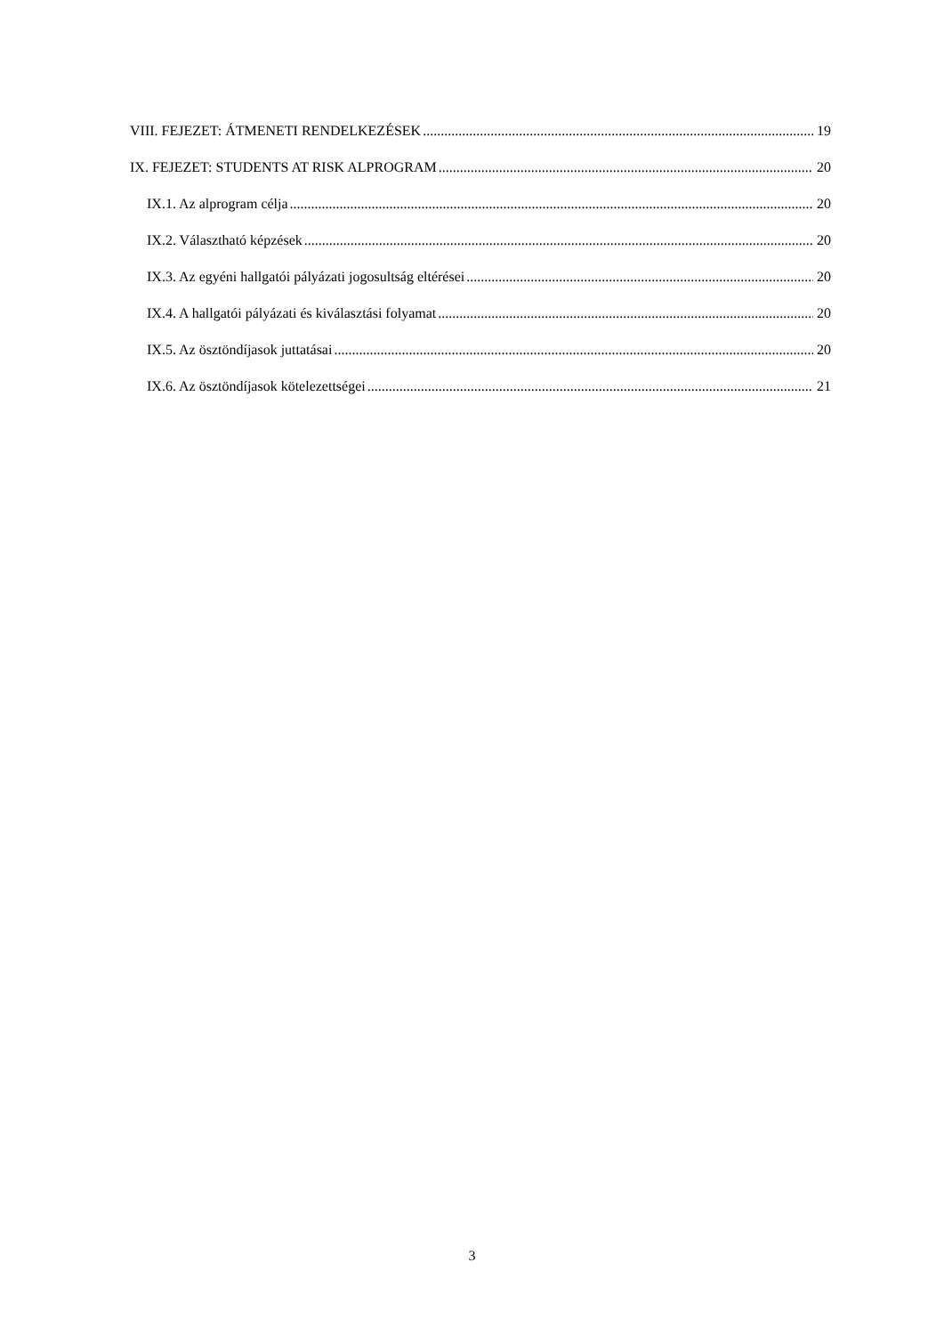VIII. FEJEZET: ÁTMENETI RENDELKEZÉSEK 19
IX. FEJEZET: STUDENTS AT RISK ALPROGRAM 20
IX.1. Az alprogram célja 20
IX.2. Választható képzések 20
IX.3. Az egyéni hallgatói pályázati jogosultság eltérései 20
IX.4. A hallgatói pályázati és kiválasztási folyamat 20
IX.5. Az ösztöndíjasok juttatásai 20
IX.6. Az ösztöndíjasok kötelezettségei 21
3